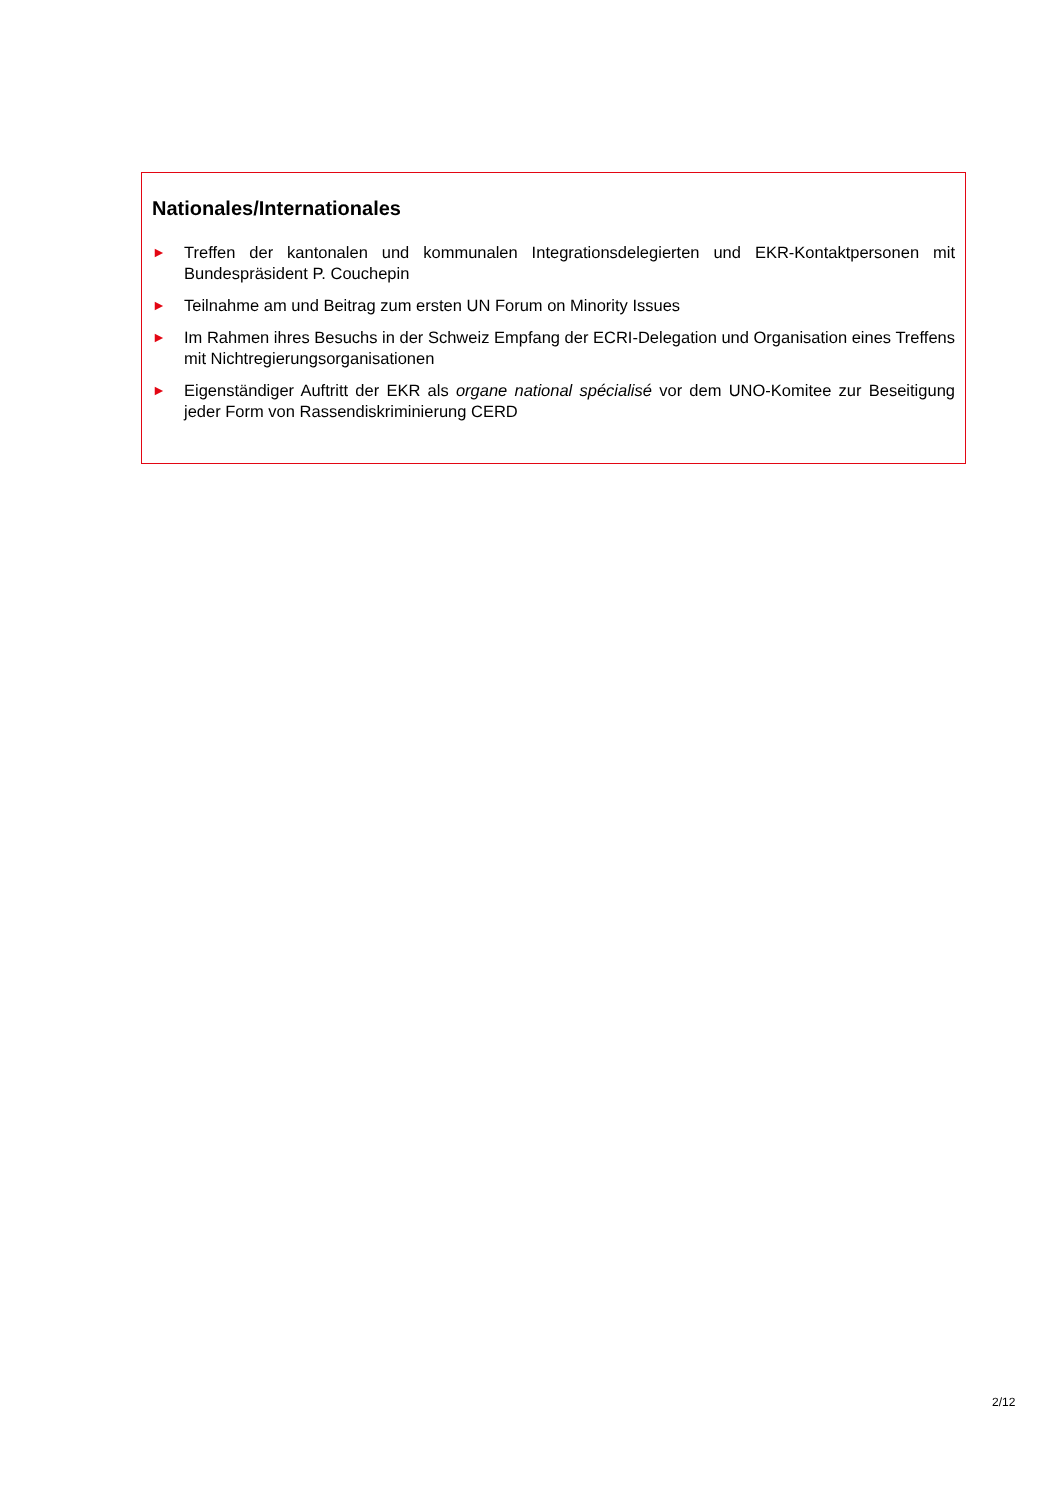Nationales/Internationales
► Treffen der kantonalen und kommunalen Integrationsdelegierten und EKR-Kontaktpersonen mit Bundespräsident P. Couchepin
► Teilnahme am und Beitrag zum ersten UN Forum on Minority Issues
► Im Rahmen ihres Besuchs in der Schweiz Empfang der ECRI-Delegation und Organisation eines Treffens mit Nichtregierungsorganisationen
► Eigenständiger Auftritt der EKR als organe national spécialisé vor dem UNO-Komitee zur Beseitigung jeder Form von Rassendiskriminierung CERD
2/12